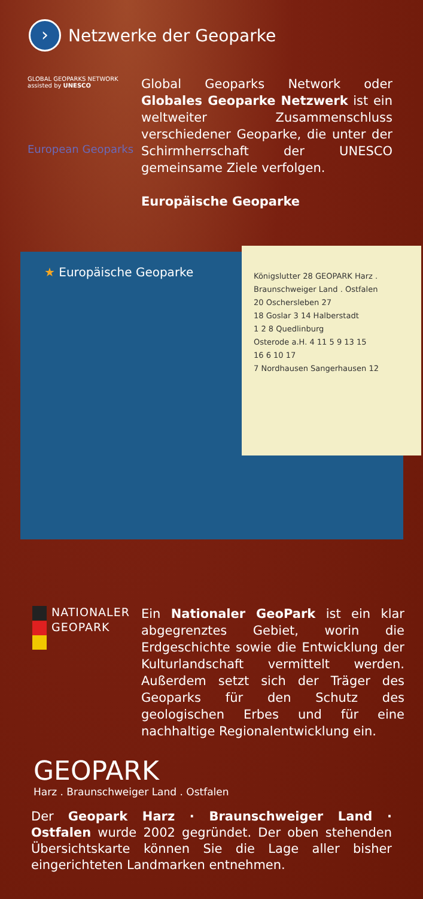›
Netzwerke der Geoparke
GLOBAL GEOPARKS NETWORK
assisted by UNESCO
European Geoparks
Global Geoparks Network oder Globales Geoparke Netzwerk ist ein weltweiter Zusammenschluss verschiedener Geoparke, die unter der Schirmherrschaft der UNESCO gemeinsame Ziele verfolgen.
Europäische Geoparke
★ Europäische Geoparke
Königslutter 28 GEOPARK Harz . Braunschweiger Land . Ostfalen
20 Oschersleben 27
18 Goslar 3 14 Halberstadt
1 2 8 Quedlinburg
Osterode a.H. 4 11 5 9 13 15
16 6 10 17
7 Nordhausen Sangerhausen 12
NATIONALER
GEOPARK
Ein Nationaler GeoPark ist ein klar abgegrenztes Gebiet, worin die Erdgeschichte sowie die Entwicklung der Kulturlandschaft vermittelt werden. Außerdem setzt sich der Träger des Geoparks für den Schutz des geologischen Erbes und für eine nachhaltige Regionalentwicklung ein.
GEOPARK
Harz . Braunschweiger Land . Ostfalen
Der Geopark Harz · Braunschweiger Land · Ostfalen wurde 2002 gegründet. Der oben stehenden Übersichtskarte können Sie die Lage aller bisher eingerichteten Landmarken entnehmen.